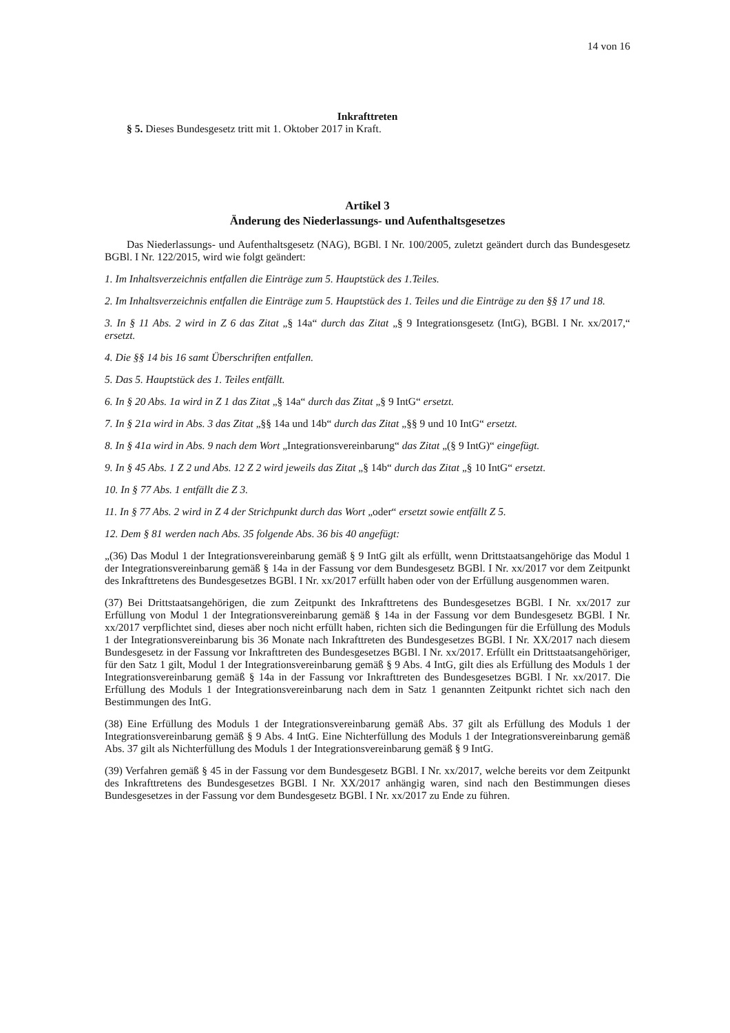14 von 16
Inkrafttreten
§ 5. Dieses Bundesgesetz tritt mit 1. Oktober 2017 in Kraft.
Artikel 3
Änderung des Niederlassungs- und Aufenthaltsgesetzes
Das Niederlassungs- und Aufenthaltsgesetz (NAG), BGBl. I Nr. 100/2005, zuletzt geändert durch das Bundesgesetz BGBl. I Nr. 122/2015, wird wie folgt geändert:
1. Im Inhaltsverzeichnis entfallen die Einträge zum 5. Hauptstück des 1.Teiles.
2. Im Inhaltsverzeichnis entfallen die Einträge zum 5. Hauptstück des 1. Teiles und die Einträge zu den §§ 17 und 18.
3. In § 11 Abs. 2 wird in Z 6 das Zitat „§ 14a“ durch das Zitat „§ 9 Integrationsgesetz (IntG), BGBl. I Nr. xx/2017,“ ersetzt.
4. Die §§ 14 bis 16 samt Überschriften entfallen.
5. Das 5. Hauptstück des 1. Teiles entfällt.
6. In § 20 Abs. 1a wird in Z 1 das Zitat „§ 14a“ durch das Zitat „§ 9 IntG“ ersetzt.
7. In § 21a wird in Abs. 3 das Zitat „§§ 14a und 14b“ durch das Zitat „§§ 9 und 10 IntG“ ersetzt.
8. In § 41a wird in Abs. 9 nach dem Wort „Integrationsvereinbarung“ das Zitat „(§ 9 IntG)“ eingefügt.
9. In § 45 Abs. 1 Z 2 und Abs. 12 Z 2 wird jeweils das Zitat „§ 14b“ durch das Zitat „§ 10 IntG“ ersetzt.
10. In § 77 Abs. 1 entfällt die Z 3.
11. In § 77 Abs. 2 wird in Z 4 der Strichpunkt durch das Wort „oder“ ersetzt sowie entfällt Z 5.
12. Dem § 81 werden nach Abs. 35 folgende Abs. 36 bis 40 angefügt:
„(36) Das Modul 1 der Integrationsvereinbarung gemäß § 9 IntG gilt als erfüllt, wenn Drittstaatsangehörige das Modul 1 der Integrationsvereinbarung gemäß § 14a in der Fassung vor dem Bundesgesetz BGBl. I Nr. xx/2017 vor dem Zeitpunkt des Inkrafttretens des Bundesgesetzes BGBl. I Nr. xx/2017 erfüllt haben oder von der Erfüllung ausgenommen waren.
(37) Bei Drittstaatsangehörigen, die zum Zeitpunkt des Inkrafttretens des Bundesgesetzes BGBl. I Nr. xx/2017 zur Erfüllung von Modul 1 der Integrationsvereinbarung gemäß § 14a in der Fassung vor dem Bundesgesetz BGBl. I Nr. xx/2017 verpflichtet sind, dieses aber noch nicht erfüllt haben, richten sich die Bedingungen für die Erfüllung des Moduls 1 der Integrationsvereinbarung bis 36 Monate nach Inkrafttreten des Bundesgesetzes BGBl. I Nr. XX/2017 nach diesem Bundesgesetz in der Fassung vor Inkrafttreten des Bundesgesetzes BGBl. I Nr. xx/2017. Erfüllt ein Drittstaatsangehöriger, für den Satz 1 gilt, Modul 1 der Integrationsvereinbarung gemäß § 9 Abs. 4 IntG, gilt dies als Erfüllung des Moduls 1 der Integrationsvereinbarung gemäß § 14a in der Fassung vor Inkrafttreten des Bundesgesetzes BGBl. I Nr. xx/2017. Die Erfüllung des Moduls 1 der Integrationsvereinbarung nach dem in Satz 1 genannten Zeitpunkt richtet sich nach den Bestimmungen des IntG.
(38) Eine Erfüllung des Moduls 1 der Integrationsvereinbarung gemäß Abs. 37 gilt als Erfüllung des Moduls 1 der Integrationsvereinbarung gemäß § 9 Abs. 4 IntG. Eine Nichterfüllung des Moduls 1 der Integrationsvereinbarung gemäß Abs. 37 gilt als Nichterfüllung des Moduls 1 der Integrationsvereinbarung gemäß § 9 IntG.
(39) Verfahren gemäß § 45 in der Fassung vor dem Bundesgesetz BGBl. I Nr. xx/2017, welche bereits vor dem Zeitpunkt des Inkrafttretens des Bundesgesetzes BGBl. I Nr. XX/2017 anhängig waren, sind nach den Bestimmungen dieses Bundesgesetzes in der Fassung vor dem Bundesgesetz BGBl. I Nr. xx/2017 zu Ende zu führen.